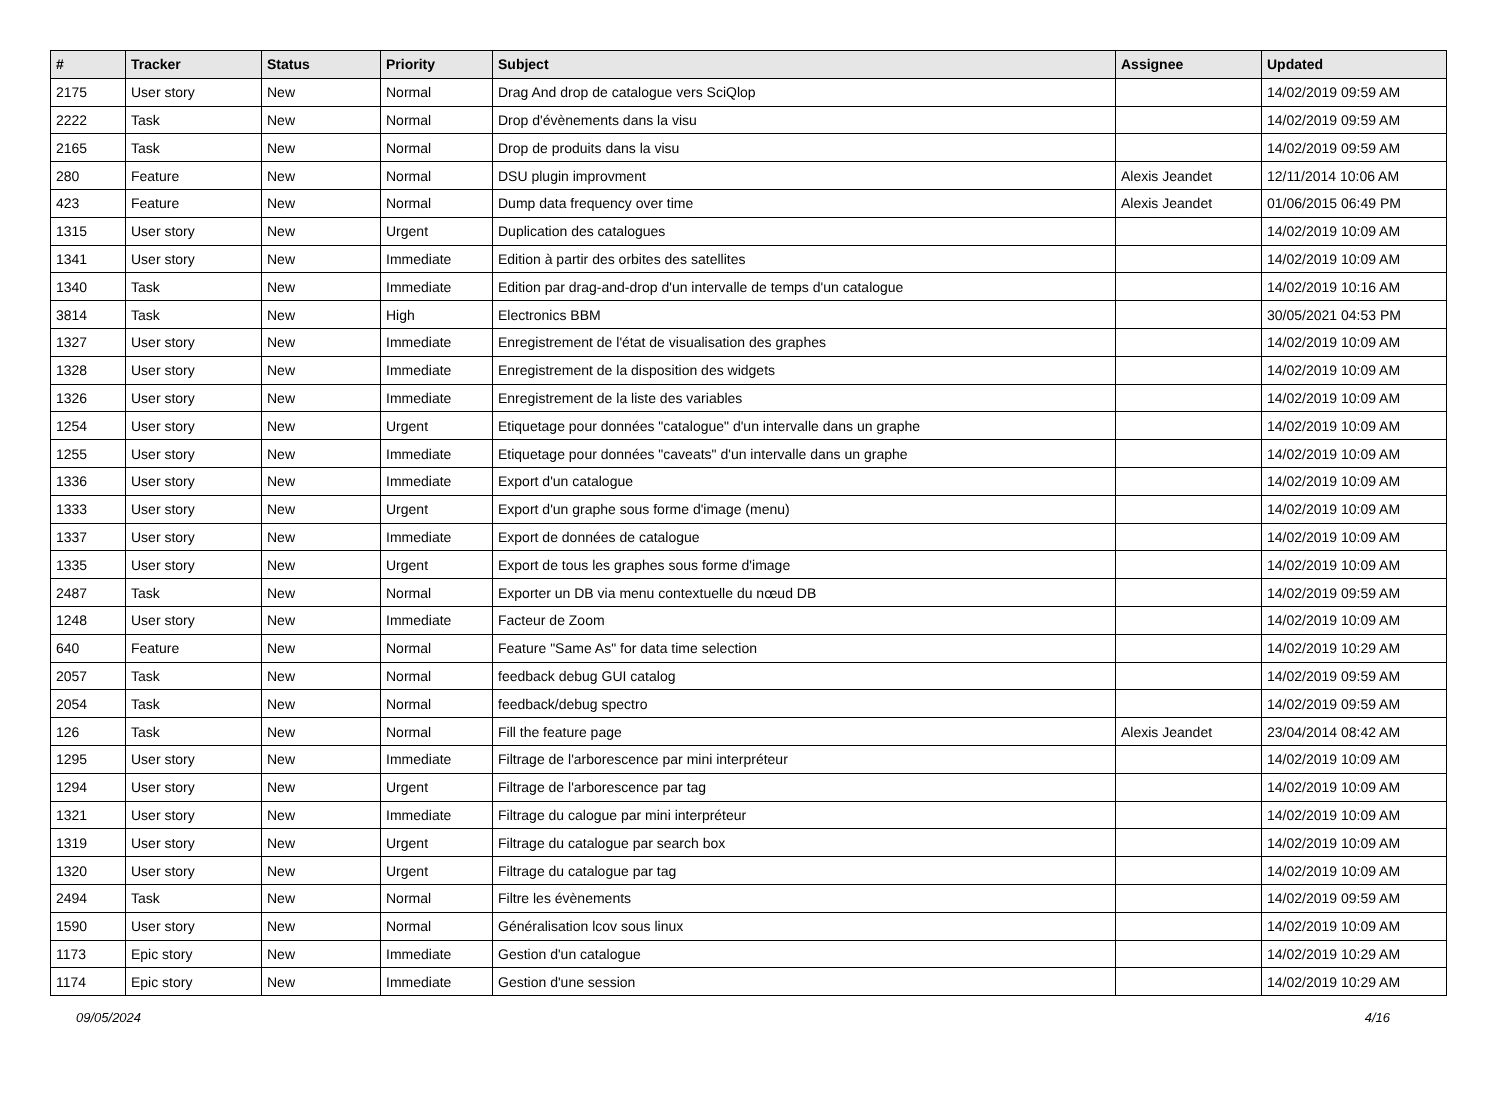| # | Tracker | Status | Priority | Subject | Assignee | Updated |
| --- | --- | --- | --- | --- | --- | --- |
| 2175 | User story | New | Normal | Drag And drop de catalogue vers SciQlop | | 14/02/2019 09:59 AM |
| 2222 | Task | New | Normal | Drop d'évènements dans la visu | | 14/02/2019 09:59 AM |
| 2165 | Task | New | Normal | Drop de produits dans la visu | | 14/02/2019 09:59 AM |
| 280 | Feature | New | Normal | DSU plugin improvment | Alexis Jeandet | 12/11/2014 10:06 AM |
| 423 | Feature | New | Normal | Dump data frequency over time | Alexis Jeandet | 01/06/2015 06:49 PM |
| 1315 | User story | New | Urgent | Duplication des catalogues | | 14/02/2019 10:09 AM |
| 1341 | User story | New | Immediate | Edition à partir des orbites des satellites | | 14/02/2019 10:09 AM |
| 1340 | Task | New | Immediate | Edition par drag-and-drop d'un intervalle de temps d'un catalogue | | 14/02/2019 10:16 AM |
| 3814 | Task | New | High | Electronics BBM | | 30/05/2021 04:53 PM |
| 1327 | User story | New | Immediate | Enregistrement de l'état de visualisation des graphes | | 14/02/2019 10:09 AM |
| 1328 | User story | New | Immediate | Enregistrement de la disposition des widgets | | 14/02/2019 10:09 AM |
| 1326 | User story | New | Immediate | Enregistrement de la liste des variables | | 14/02/2019 10:09 AM |
| 1254 | User story | New | Urgent | Etiquetage pour données "catalogue" d'un intervalle dans un graphe | | 14/02/2019 10:09 AM |
| 1255 | User story | New | Immediate | Etiquetage pour données "caveats" d'un intervalle dans un graphe | | 14/02/2019 10:09 AM |
| 1336 | User story | New | Immediate | Export d'un catalogue | | 14/02/2019 10:09 AM |
| 1333 | User story | New | Urgent | Export d'un graphe sous forme d'image (menu) | | 14/02/2019 10:09 AM |
| 1337 | User story | New | Immediate | Export de données de catalogue | | 14/02/2019 10:09 AM |
| 1335 | User story | New | Urgent | Export de tous les graphes sous forme d'image | | 14/02/2019 10:09 AM |
| 2487 | Task | New | Normal | Exporter un DB via menu contextuelle du nœud DB | | 14/02/2019 09:59 AM |
| 1248 | User story | New | Immediate | Facteur de Zoom | | 14/02/2019 10:09 AM |
| 640 | Feature | New | Normal | Feature "Same As" for data time selection | | 14/02/2019 10:29 AM |
| 2057 | Task | New | Normal | feedback debug GUI catalog | | 14/02/2019 09:59 AM |
| 2054 | Task | New | Normal | feedback/debug spectro | | 14/02/2019 09:59 AM |
| 126 | Task | New | Normal | Fill the feature page | Alexis Jeandet | 23/04/2014 08:42 AM |
| 1295 | User story | New | Immediate | Filtrage de l'arborescence par mini interpréteur | | 14/02/2019 10:09 AM |
| 1294 | User story | New | Urgent | Filtrage de l'arborescence par tag | | 14/02/2019 10:09 AM |
| 1321 | User story | New | Immediate | Filtrage du calogue par mini interpréteur | | 14/02/2019 10:09 AM |
| 1319 | User story | New | Urgent | Filtrage du catalogue par search box | | 14/02/2019 10:09 AM |
| 1320 | User story | New | Urgent | Filtrage du catalogue par tag | | 14/02/2019 10:09 AM |
| 2494 | Task | New | Normal | Filtre les évènements | | 14/02/2019 09:59 AM |
| 1590 | User story | New | Normal | Généralisation lcov sous linux | | 14/02/2019 10:09 AM |
| 1173 | Epic story | New | Immediate | Gestion d'un catalogue | | 14/02/2019 10:29 AM |
| 1174 | Epic story | New | Immediate | Gestion d'une session | | 14/02/2019 10:29 AM |
09/05/2024 4/16